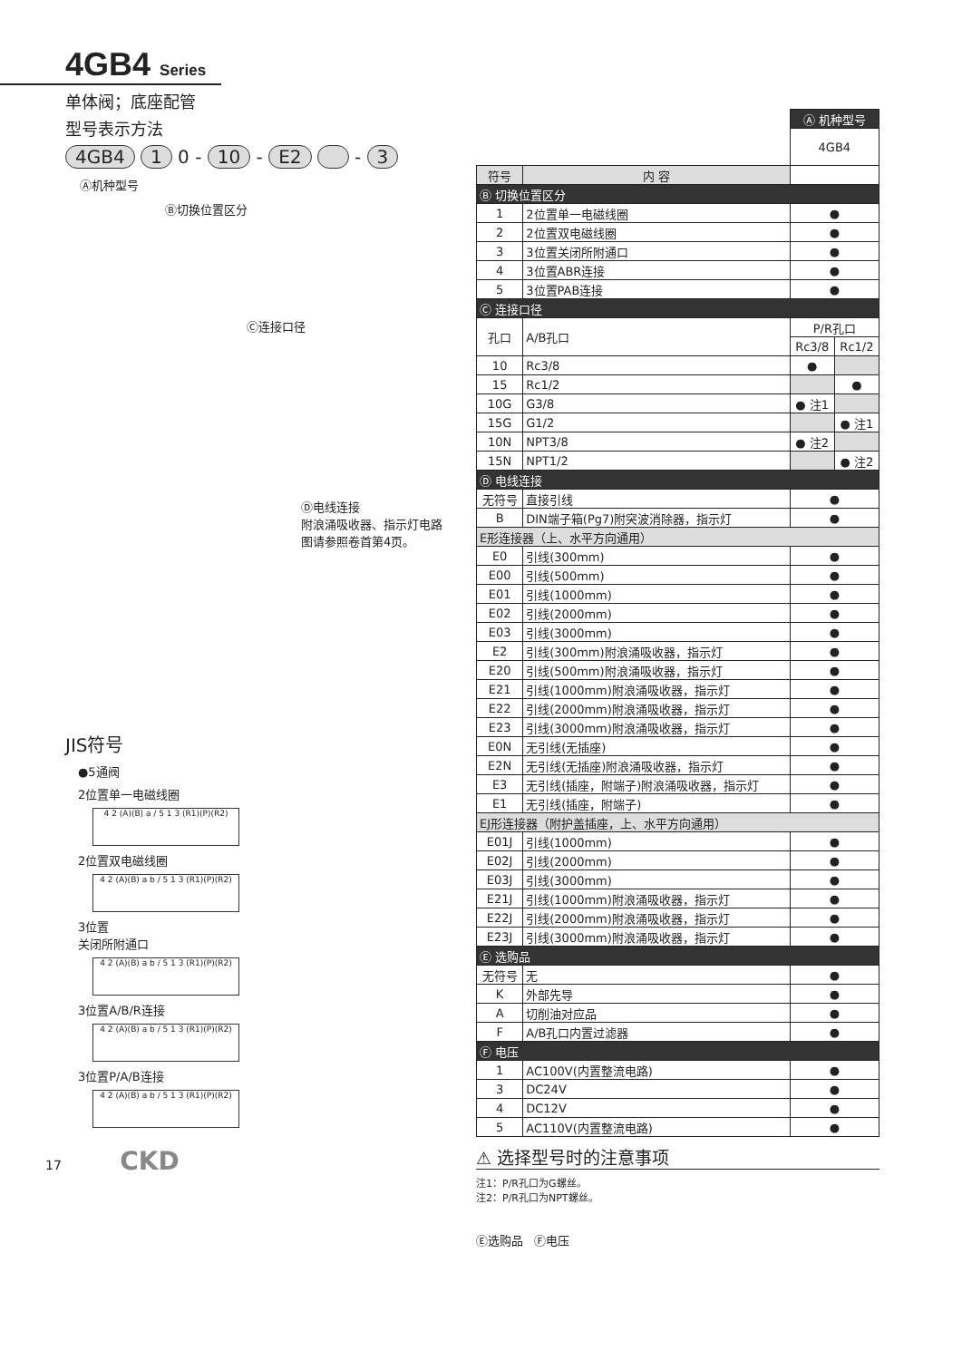4GB4 Series
单体阀；底座配管
型号表示方法
4GB4 1 0 - 10 - E2 - 3
Ⓐ机种型号
Ⓑ切换位置区分
Ⓒ连接口径
Ⓓ电线连接
附浪涌吸收器、指示灯电路
图请参照卷首第4页。
JIS符号
●5通阀
2位置单一电磁线圈
4 2 (A)(B) a / 5 1 3 (R1)(P)(R2)
2位置双电磁线圈
4 2 (A)(B) a b / 5 1 3 (R1)(P)(R2)
3位置
关闭所附通口
4 2 (A)(B) a b / 5 1 3 (R1)(P)(R2)
3位置A/B/R连接
4 2 (A)(B) a b / 5 1 3 (R1)(P)(R2)
3位置P/A/B连接
4 2 (A)(B) a b / 5 1 3 (R1)(P)(R2)
17 CKD
| | | Ⓐ 机种型号 | |
| | | 4GB4 | |
| 符号 | 内 容 | | |
| Ⓑ 切换位置区分 | | | |
| 1 | 2位置单一电磁线圈 | ● | |
| 2 | 2位置双电磁线圈 | ● | |
| 3 | 3位置关闭所附通口 | ● | |
| 4 | 3位置ABR连接 | ● | |
| 5 | 3位置PAB连接 | ● | |
| Ⓒ 连接口径 | | | |
| 孔口 | A/B孔口 | P/R孔口 | |
| | | Rc3/8 | Rc1/2 |
| 10 | Rc3/8 | ● | |
| 15 | Rc1/2 | | ● |
| 10G | G3/8 | ● 注1 | |
| 15G | G1/2 | | ● 注1 |
| 10N | NPT3/8 | ● 注2 | |
| 15N | NPT1/2 | | ● 注2 |
| Ⓓ 电线连接 | | | |
| 无符号 | 直接引线 | ● | |
| B | DIN端子箱(Pg7)附突波消除器，指示灯 | ● | |
| E形连接器（上、水平方向通用） | | | |
| E0 | 引线(300mm) | ● | |
| E00 | 引线(500mm) | ● | |
| E01 | 引线(1000mm) | ● | |
| E02 | 引线(2000mm) | ● | |
| E03 | 引线(3000mm) | ● | |
| E2 | 引线(300mm)附浪涌吸收器，指示灯 | ● | |
| E20 | 引线(500mm)附浪涌吸收器，指示灯 | ● | |
| E21 | 引线(1000mm)附浪涌吸收器，指示灯 | ● | |
| E22 | 引线(2000mm)附浪涌吸收器，指示灯 | ● | |
| E23 | 引线(3000mm)附浪涌吸收器，指示灯 | ● | |
| E0N | 无引线(无插座) | ● | |
| E2N | 无引线(无插座)附浪涌吸收器，指示灯 | ● | |
| E3 | 无引线(插座，附端子)附浪涌吸收器，指示灯 | ● | |
| E1 | 无引线(插座，附端子) | ● | |
| EJ形连接器（附护盖插座，上、水平方向通用） | | | |
| E01J | 引线(1000mm) | ● | |
| E02J | 引线(2000mm) | ● | |
| E03J | 引线(3000mm) | ● | |
| E21J | 引线(1000mm)附浪涌吸收器，指示灯 | ● | |
| E22J | 引线(2000mm)附浪涌吸收器，指示灯 | ● | |
| E23J | 引线(3000mm)附浪涌吸收器，指示灯 | ● | |
| Ⓔ 选购品 | | | |
| 无符号 | 无 | ● | |
| K | 外部先导 | ● | |
| A | 切削油对应品 | ● | |
| F | A/B孔口内置过滤器 | ● | |
| Ⓕ 电压 | | | |
| 1 | AC100V(内置整流电路) | ● | |
| 3 | DC24V | ● | |
| 4 | DC12V | ● | |
| 5 | AC110V(内置整流电路) | ● | |
⚠ 选择型号时的注意事项
注1：P/R孔口为G螺丝。
注2：P/R孔口为NPT螺丝。
Ⓔ选购品 Ⓕ电压